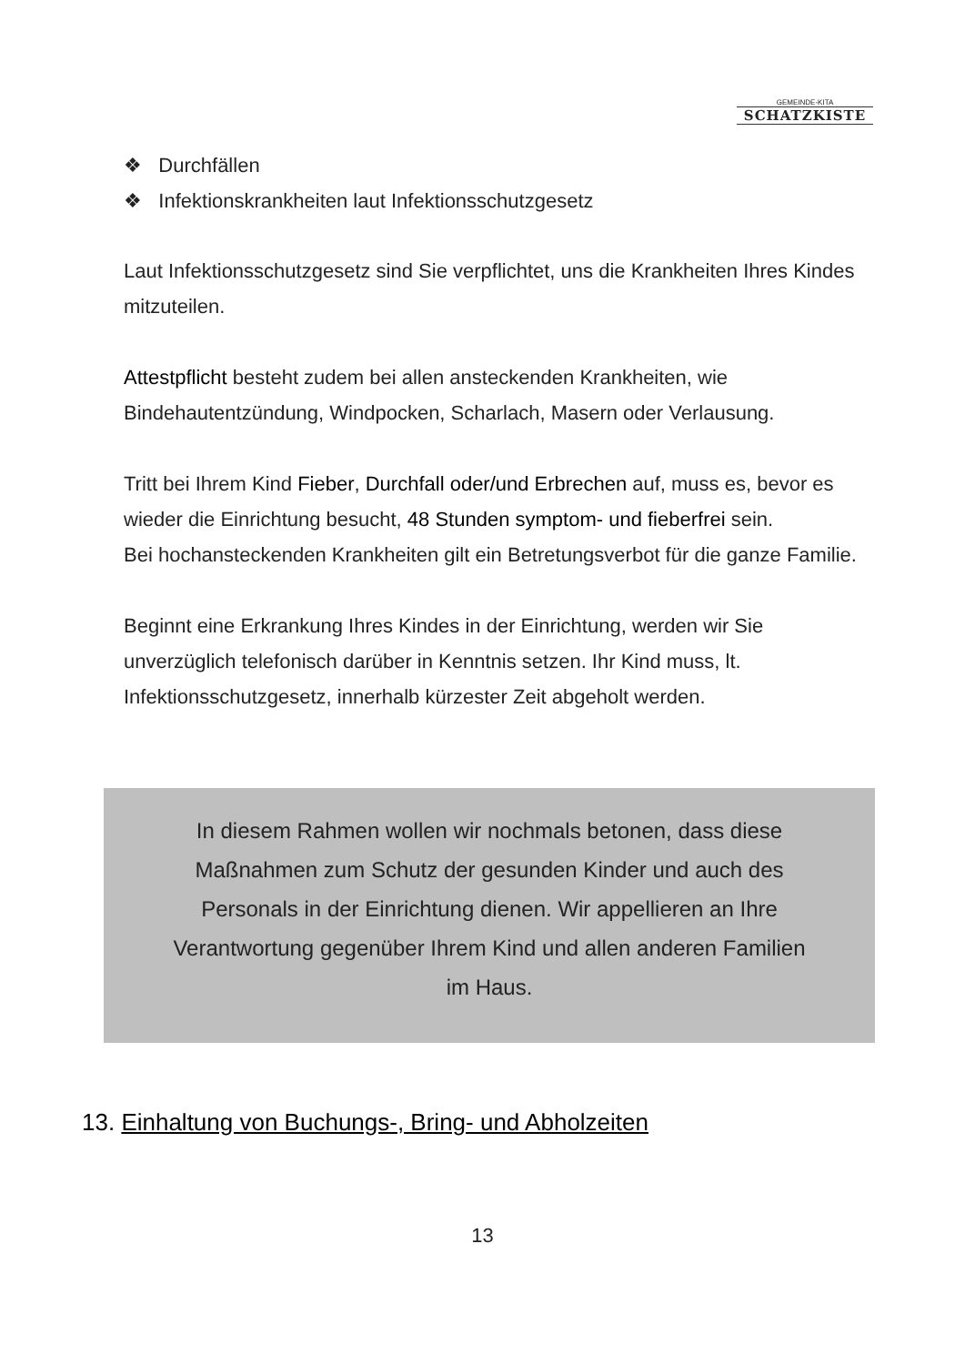GEMEINDE-KITA
SCHATZKISTE
❖ Durchfällen
❖ Infektionskrankheiten laut Infektionsschutzgesetz
Laut Infektionsschutzgesetz sind Sie verpflichtet, uns die Krankheiten Ihres Kindes mitzuteilen.
Attestpflicht besteht zudem bei allen ansteckenden Krankheiten, wie Bindehautentzündung, Windpocken, Scharlach, Masern oder Verlausung.
Tritt bei Ihrem Kind Fieber, Durchfall oder/und Erbrechen auf, muss es, bevor es wieder die Einrichtung besucht, 48 Stunden symptom- und fieberfrei sein.
Bei hochansteckenden Krankheiten gilt ein Betretungsverbot für die ganze Familie.
Beginnt eine Erkrankung Ihres Kindes in der Einrichtung, werden wir Sie unverzüglich telefonisch darüber in Kenntnis setzen. Ihr Kind muss, lt. Infektionsschutzgesetz, innerhalb kürzester Zeit abgeholt werden.
In diesem Rahmen wollen wir nochmals betonen, dass diese
Maßnahmen zum Schutz der gesunden Kinder und auch des
Personals in der Einrichtung dienen. Wir appellieren an Ihre
Verantwortung gegenüber Ihrem Kind und allen anderen Familien
im Haus.
13. Einhaltung von Buchungs-, Bring- und Abholzeiten
13